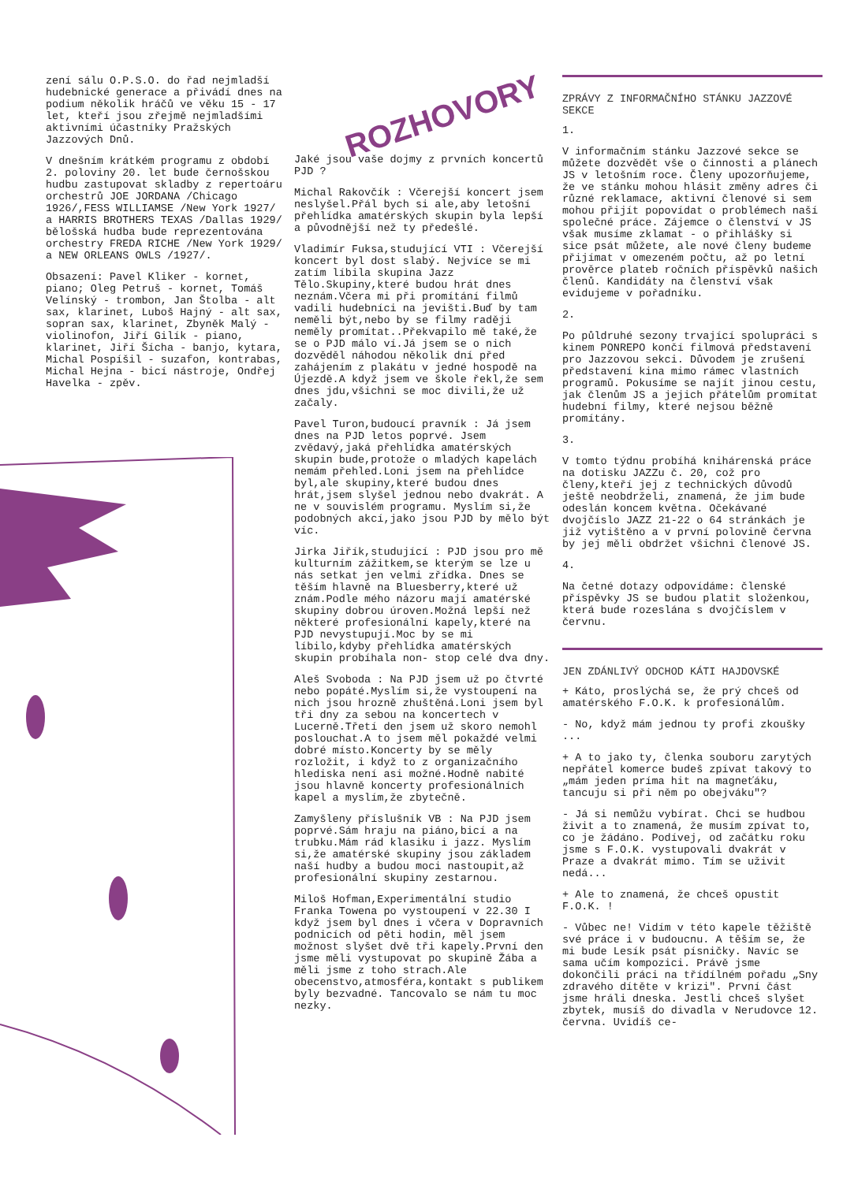zení sálu O.P.S.O. do řad nejmladší hudebnické generace a přivádí dnes na podium několik hráčů ve věku 15 - 17 let, kteří jsou zřejmě nejmladšími aktivními účastníky Pražských Jazzových Dnů.
V dnešním krátkém programu z období 2. poloviny 20. let bude černošskou hudbu zastupovat skladby z repertoáru orchestrů JOE JORDANA /Chicago 1926/,FESS WILLIAMSE /New York 1927/ a HARRIS BROTHERS TEXAS /Dallas 1929/ bělošská hudba bude reprezentována orchestry FREDA RICHE /New York 1929/ a NEW ORLEANS OWLS /1927/.
Obsazení: Pavel Kliker - kornet, piano; Oleg Petruš - kornet, Tomáš Velínský - trombon, Jan Štolba - alt sax, klarinet, Luboš Hajný - alt sax, sopran sax, klarinet, Zbyněk Malý - violinofon, Jiří Gilík - piano, klarinet, Jiří Šícha - banjo, kytara, Michal Pospíšil - suzafon, kontrabas, Michal Hejna - bicí nástroje, Ondřej Havelka - zpěv.
ROZHOVORY
Jaké jsou vaše dojmy z prvních koncertů PJD ?
Michal Rakovčík : Včerejší koncert jsem neslyšel.Přál bych si ale,aby letošní přehlídka amatérských skupin byla lepší a původnější než ty předešlé.
Vladimír Fuksa,studující VTI : Včerejší koncert byl dost slabý. Nejvíce se mi zatím líbila skupina Jazz Tělo.Skupiny,které budou hrát dnes neznám.Včera mi při promítání filmů vadili hudebníci na jevišti.Buď by tam neměli být,nebo by se filmy raději neměly promítat..Překvapilo mě také,že se o PJD málo ví.Já jsem se o nich dozvěděl náhodou několik dní před zahájením z plakátu v jedné hospodě na Újezdě.A když jsem ve škole řekl,že sem dnes jdu,všichni se moc divili,že už začaly.
Pavel Turon,budoucí pravník : Já jsem dnes na PJD letos poprvé. Jsem zvědavý,jaká přehlídka amatérských skupin bude,protože o mladých kapelách nemám přehled.Loni jsem na přehlídce byl,ale skupiny,které budou dnes hrát,jsem slyšel jednou nebo dvakrát. A ne v souvislém programu. Myslím si,že podobných akcí,jako jsou PJD by mělo být víc.
Jirka Jiřík,studující : PJD jsou pro mě kulturním zážitkem,se kterým se lze u nás setkat jen velmi zřídka. Dnes se těším hlavně na Bluesberry,které už znám.Podle mého názoru mají amatérské skupiny dobrou úroven.Možná lepší než některé profesionální kapely,které na PJD nevystupují.Moc by se mi líbilo,kdyby přehlídka amatérských skupin probíhala non- stop celé dva dny.
Aleš Svoboda : Na PJD jsem už po čtvrté nebo popáté.Myslím si,že vystoupení na nich jsou hrozně zhuštěná.Loni jsem byl tři dny za sebou na koncertech v Lucerně.Třetí den jsem už skoro nemohl poslouchat.A to jsem měl pokaždé velmi dobré místo.Koncerty by se měly rozložit, i když to z organizačního hlediska není asi možné.Hodně nabité jsou hlavně koncerty profesionálních kapel a myslím,že zbytečně.
Zamyšleny příslušník VB : Na PJD jsem poprvé.Sám hraju na piáno,bicí a na trubku.Mám rád klasiku i jazz. Myslím si,že amatérské skupiny jsou základem naší hudby a budou moci nastoupit,až profesionální skupiny zestarnou.
Miloš Hofman,Experimentální studio Franka Towena po vystoupení v 22.30 I když jsem byl dnes i včera v Dopravních podnicích od pěti hodin, měl jsem možnost slyšet dvě tři kapely.První den jsme měli vystupovat po skupině Žába a měli jsme z toho strach.Ale obecenstvo,atmosféra,kontakt s publikem byly bezvadné. Tancovalo se nám tu moc nezky.
ZPRÁVY Z INFORMAČNÍHO STÁNKU JAZZOVÉ SEKCE
1.
V informačním stánku Jazzové sekce se můžete dozvědět vše o činnosti a plánech JS v letošním roce. Členy upozorňujeme, že ve stánku mohou hlásit změny adres či různé reklamace, aktivní členové si sem mohou přijít popovídat o problémech naší společné práce. Zájemce o členství v JS však musíme zklamat - o přihlášky si sice psát můžete, ale nové členy budeme přijímat v omezeném počtu, až po letní prověrce plateb ročních příspěvků našich členů. Kandidáty na členství však evidujeme v pořadníku.
2.
Po půldruhé sezony trvající spolupráci s kinem PONREPO končí filmová představení pro Jazzovou sekci. Důvodem je zrušení představení kina mimo rámec vlastních programů. Pokusíme se najít jinou cestu, jak členům JS a jejich přátelům promítat hudební filmy, které nejsou běžně promítány.
3.
V tomto týdnu probíhá knihárenská práce na dotisku JAZZu č. 20, což pro členy,kteří jej z technických důvodů ještě neobdrželi, znamená, že jim bude odeslán koncem května. Očekávané dvojčíslo JAZZ 21-22 o 64 stránkách je již vytištěno a v první polovině června by jej měli obdržet všichni členové JS.
4.
Na četné dotazy odpovídáme: členské příspěvky JS se budou platit složenkou, která bude rozeslána s dvojčíslem v červnu.
JEN ZDÁNLIVÝ ODCHOD KÁTI HAJDOVSKÉ
+ Káto, proslýchá se, že prý chceš od amatérského F.O.K. k profesionálům.
- No, když mám jednou ty profi zkoušky ...
+ A to jako ty, členka souboru zarytých nepřátel komerce budeš zpívat takový to „mám jeden príma hit na magneťáku, tancuju si při něm po obejváku"?
- Já si nemůžu vybírat. Chci se hudbou živit a to znamená, že musím zpívat to, co je žádáno. Podívej, od začátku roku jsme s F.O.K. vystupovali dvakrát v Praze a dvakrát mimo. Tím se uživit nedá...
+ Ale to znamená, že chceš opustit F.O.K. !
- Vůbec ne! Vidím v této kapele těžiště své práce i v budoucnu. A těším se, že mi bude Lesík psát písničky. Navíc se sama učím kompozici. Právě jsme dokončili práci na třídílném pořadu „Sny zdravého dítěte v krizi". První část jsme hráli dneska. Jestli chceš slyšet zbytek, musíš do divadla v Nerudovce 12. června. Uvidíš ce-